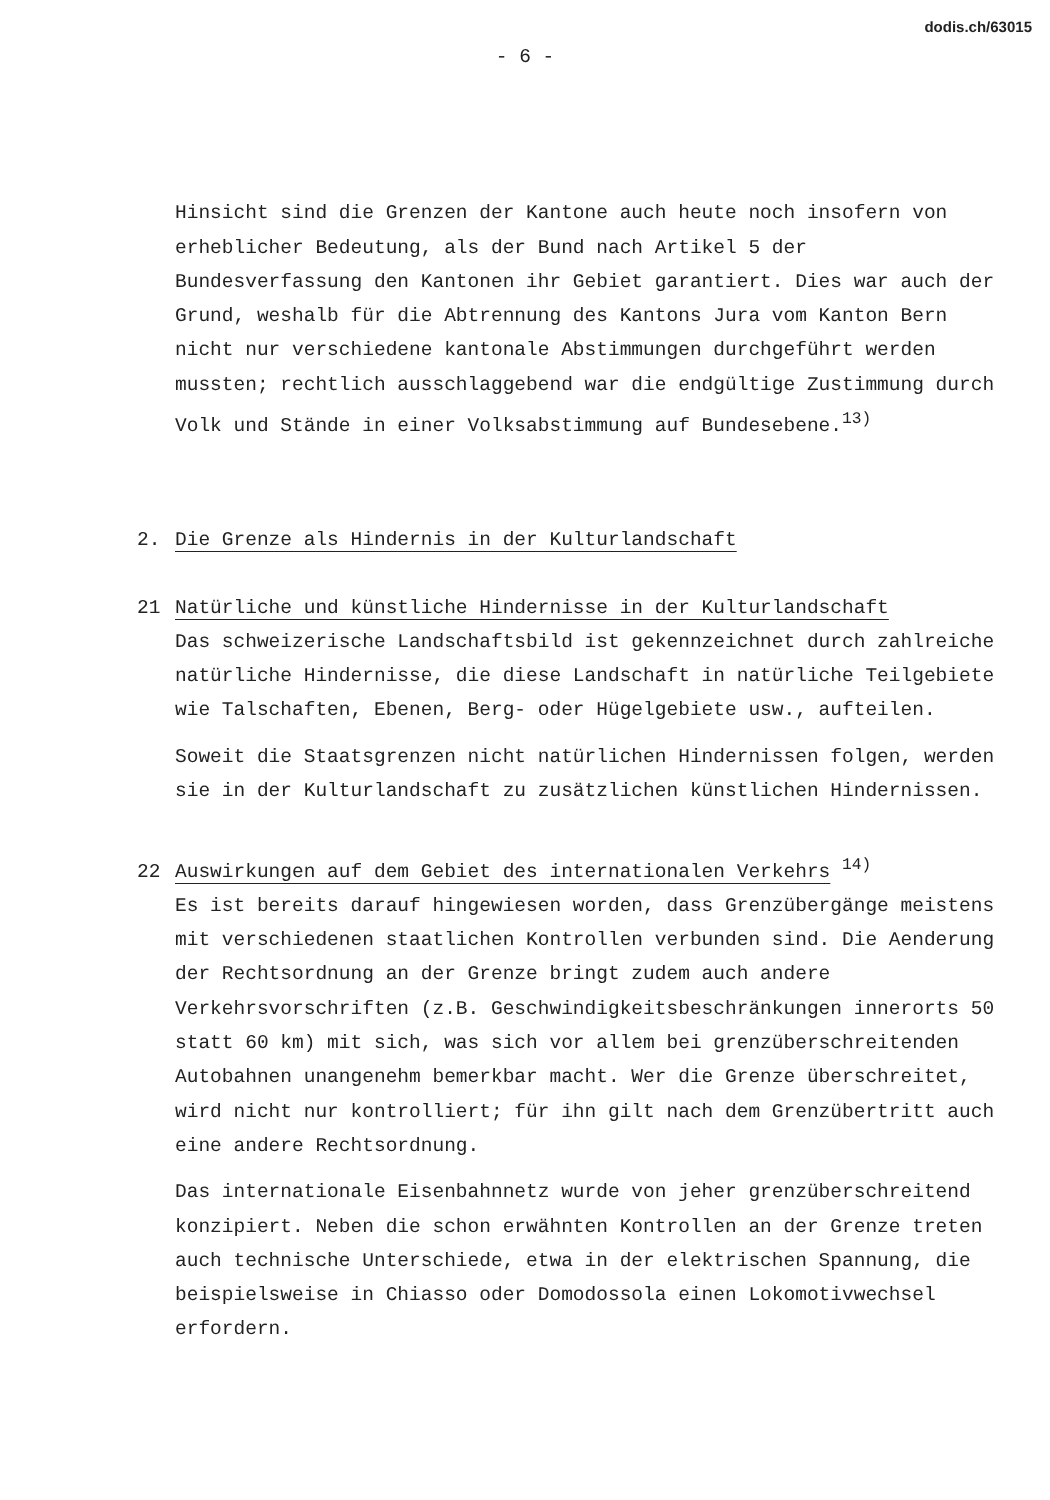dodis.ch/63015
- 6 -
Hinsicht sind die Grenzen der Kantone auch heute noch insofern von erheblicher Bedeutung, als der Bund nach Artikel 5 der Bundesverfassung den Kantonen ihr Gebiet garantiert. Dies war auch der Grund, weshalb für die Abtrennung des Kantons Jura vom Kanton Bern nicht nur verschiedene kantonale Abstimmungen durchgeführt werden mussten; rechtlich ausschlaggebend war die endgültige Zustimmung durch Volk und Stände in einer Volksabstimmung auf Bundesebene.<sup>13)</sup>
2. Die Grenze als Hindernis in der Kulturlandschaft
21 Natürliche und künstliche Hindernisse in der Kulturlandschaft
Das schweizerische Landschaftsbild ist gekennzeichnet durch zahlreiche natürliche Hindernisse, die diese Landschaft in natürliche Teilgebiete wie Talschaften, Ebenen, Berg- oder Hügelgebiete usw., aufteilen.
Soweit die Staatsgrenzen nicht natürlichen Hindernissen folgen, werden sie in der Kulturlandschaft zu zusätzlichen künstlichen Hindernissen.
22 Auswirkungen auf dem Gebiet des internationalen Verkehrs <sup>14)</sup>
Es ist bereits darauf hingewiesen worden, dass Grenzübergänge meistens mit verschiedenen staatlichen Kontrollen verbunden sind. Die Aenderung der Rechtsordnung an der Grenze bringt zudem auch andere Verkehrsvorschriften (z.B. Geschwindigkeitsbeschränkungen innerorts 50 statt 60 km) mit sich, was sich vor allem bei grenzüberschreitenden Autobahnen unangenehm bemerkbar macht. Wer die Grenze überschreitet, wird nicht nur kontrolliert; für ihn gilt nach dem Grenzübertritt auch eine andere Rechtsordnung.
Das internationale Eisenbahnnetz wurde von jeher grenzüberschreitend konzipiert. Neben die schon erwähnten Kontrollen an der Grenze treten auch technische Unterschiede, etwa in der elektrischen Spannung, die beispielsweise in Chiasso oder Domodossola einen Lokomotivwechsel erfordern.